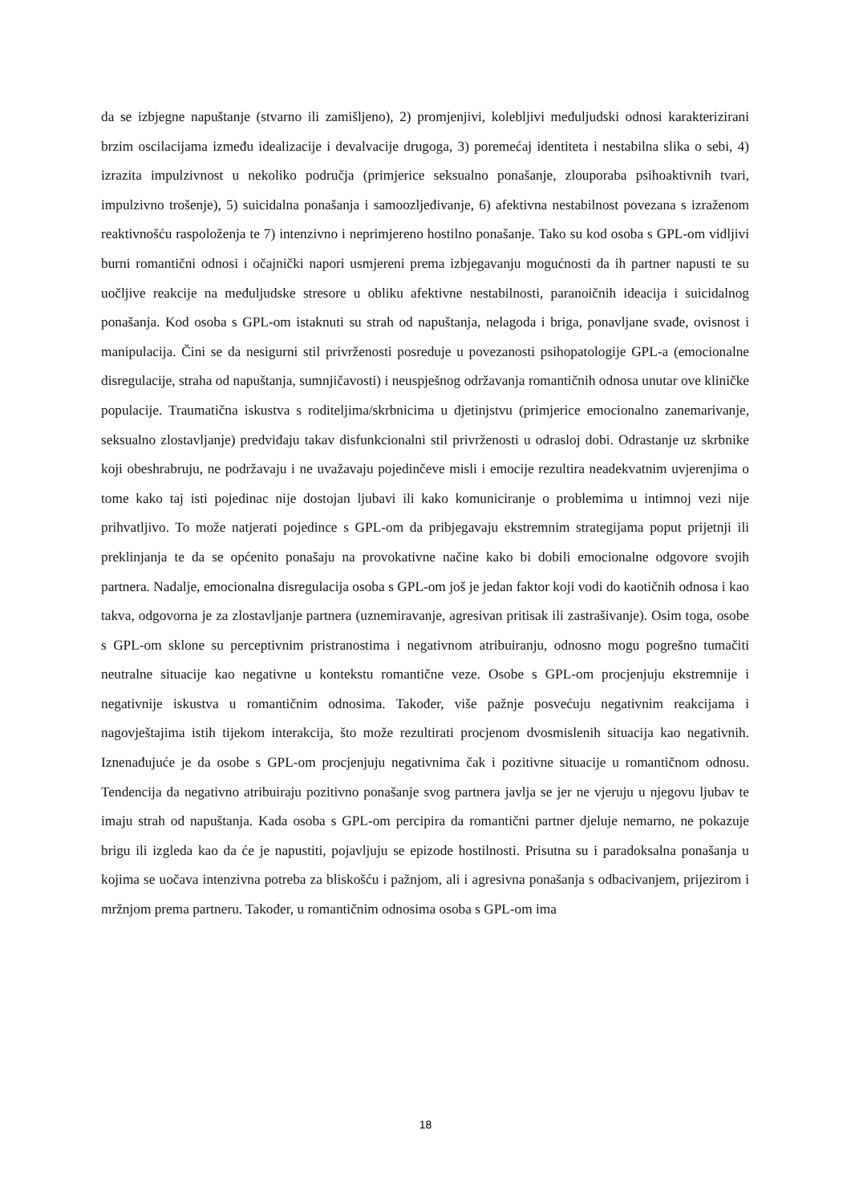da se izbjegne napuštanje (stvarno ili zamišljeno), 2) promjenjivi, kolebljivi međuljudski odnosi karakterizirani brzim oscilacijama između idealizacije i devalvacije drugoga, 3) poremećaj identiteta i nestabilna slika o sebi, 4) izrazita impulzivnost u nekoliko područja (primjerice seksualno ponašanje, zlouporaba psihoaktivnih tvari, impulzivno trošenje), 5) suicidalna ponašanja i samoozljeđivanje, 6) afektivna nestabilnost povezana s izraženom reaktivnošću raspoloženja te 7) intenzivno i neprimjereno hostilno ponašanje. Tako su kod osoba s GPL-om vidljivi burni romantični odnosi i očajnički napori usmjereni prema izbjegavanju mogućnosti da ih partner napusti te su uočljive reakcije na međuljudske stresore u obliku afektivne nestabilnosti, paranoičnih ideacija i suicidalnog ponašanja. Kod osoba s GPL-om istaknuti su strah od napuštanja, nelagoda i briga, ponavljane svađe, ovisnost i manipulacija. Čini se da nesigurni stil privrženosti posreduje u povezanosti psihopatologije GPL-a (emocionalne disregulacije, straha od napuštanja, sumnjičavosti) i neuspješnog održavanja romantičnih odnosa unutar ove kliničke populacije. Traumatična iskustva s roditeljima/skrbnicima u djetinjstvu (primjerice emocionalno zanemarivanje, seksualno zlostavljanje) predviđaju takav disfunkcionalni stil privrženosti u odrasloj dobi. Odrastanje uz skrbnike koji obeshrabruju, ne podržavaju i ne uvažavaju pojedinčeve misli i emocije rezultira neadekvatnim uvjerenjima o tome kako taj isti pojedinac nije dostojan ljubavi ili kako komuniciranje o problemima u intimnoj vezi nije prihvatljivo. To može natjerati pojedince s GPL-om da pribjegavaju ekstremnim strategijama poput prijetnji ili preklinjanja te da se općenito ponašaju na provokativne načine kako bi dobili emocionalne odgovore svojih partnera. Nadalje, emocionalna disregulacija osoba s GPL-om još je jedan faktor koji vodi do kaotičnih odnosa i kao takva, odgovorna je za zlostavljanje partnera (uznemiravanje, agresivan pritisak ili zastrašivanje). Osim toga, osobe s GPL-om sklone su perceptivnim pristranostima i negativnom atribuiranju, odnosno mogu pogrešno tumačiti neutralne situacije kao negativne u kontekstu romantične veze. Osobe s GPL-om procjenjuju ekstremnije i negativnije iskustva u romantičnim odnosima. Također, više pažnje posvećuju negativnim reakcijama i nagovještajima istih tijekom interakcija, što može rezultirati procjenom dvosmislenih situacija kao negativnih. Iznenađujuće je da osobe s GPL-om procjenjuju negativnima čak i pozitivne situacije u romantičnom odnosu. Tendencija da negativno atribuiraju pozitivno ponašanje svog partnera javlja se jer ne vjeruju u njegovu ljubav te imaju strah od napuštanja. Kada osoba s GPL-om percipira da romantični partner djeluje nemarno, ne pokazuje brigu ili izgleda kao da će je napustiti, pojavljuju se epizode hostilnosti. Prisutna su i paradoksalna ponašanja u kojima se uočava intenzivna potreba za bliskošću i pažnjom, ali i agresivna ponašanja s odbacivanjem, prijezirom i mržnjom prema partneru. Također, u romantičnim odnosima osoba s GPL-om ima
18